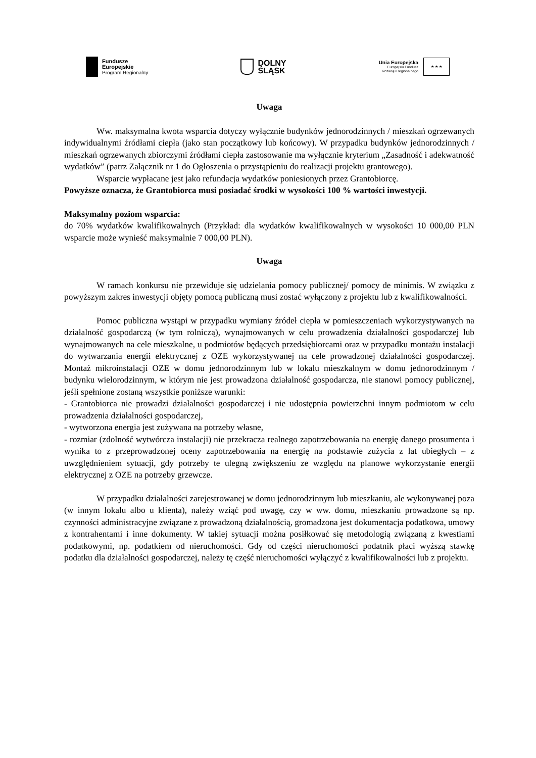Fundusze
Europejskie
Program Regionalny
DOLNY
ŚLĄSK
Unia Europejska
Europejski Fundusz
Rozwoju Regionalnego
★ ★ ★
Uwaga
Ww. maksymalna kwota wsparcia dotyczy wyłącznie budynków jednorodzinnych / mieszkań ogrzewanych indywidualnymi źródłami ciepła (jako stan początkowy lub końcowy). W przypadku budynków jednorodzinnych / mieszkań ogrzewanych zbiorczymi źródłami ciepła zastosowanie ma wyłącznie kryterium „Zasadność i adekwatność wydatków” (patrz Załącznik nr 1 do Ogłoszenia o przystąpieniu do realizacji projektu grantowego).
Wsparcie wypłacane jest jako refundacja wydatków poniesionych przez Grantobiorcę.
Powyższe oznacza, że Grantobiorca musi posiadać środki w wysokości 100 % wartości inwestycji.
Maksymalny poziom wsparcia:
do 70% wydatków kwalifikowalnych (Przykład: dla wydatków kwalifikowalnych w wysokości 10 000,00 PLN wsparcie może wynieść maksymalnie 7 000,00 PLN).
Uwaga
W ramach konkursu nie przewiduje się udzielania pomocy publicznej/ pomocy de minimis. W związku z powyższym zakres inwestycji objęty pomocą publiczną musi zostać wyłączony z projektu lub z kwalifikowalności.
Pomoc publiczna wystąpi w przypadku wymiany źródeł ciepła w pomieszczeniach wykorzystywanych na działalność gospodarczą (w tym rolniczą), wynajmowanych w celu prowadzenia działalności gospodarczej lub wynajmowanych na cele mieszkalne, u podmiotów będących przedsiębiorcami oraz w przypadku montażu instalacji do wytwarzania energii elektrycznej z OZE wykorzystywanej na cele prowadzonej działalności gospodarczej. Montaż mikroinstalacji OZE w domu jednorodzinnym lub w lokalu mieszkalnym w domu jednorodzinnym / budynku wielorodzinnym, w którym nie jest prowadzona działalność gospodarcza, nie stanowi pomocy publicznej, jeśli spełnione zostaną wszystkie poniższe warunki:
- Grantobiorca nie prowadzi działalności gospodarczej i nie udostępnia powierzchni innym podmiotom w celu prowadzenia działalności gospodarczej,
- wytworzona energia jest zużywana na potrzeby własne,
- rozmiar (zdolność wytwórcza instalacji) nie przekracza realnego zapotrzebowania na energię danego prosumenta i wynika to z przeprowadzonej oceny zapotrzebowania na energię na podstawie zużycia z lat ubiegłych – z uwzględnieniem sytuacji, gdy potrzeby te ulegną zwiększeniu ze względu na planowe wykorzystanie energii elektrycznej z OZE na potrzeby grzewcze.
W przypadku działalności zarejestrowanej w domu jednorodzinnym lub mieszkaniu, ale wykonywanej poza (w innym lokalu albo u klienta), należy wziąć pod uwagę, czy w ww. domu, mieszkaniu prowadzone są np. czynności administracyjne związane z prowadzoną działalnością, gromadzona jest dokumentacja podatkowa, umowy z kontrahentami i inne dokumenty. W takiej sytuacji można posiłkować się metodologią związaną z kwestiami podatkowymi, np. podatkiem od nieruchomości. Gdy od części nieruchomości podatnik płaci wyższą stawkę podatku dla działalności gospodarczej, należy tę część nieruchomości wyłączyć z kwalifikowalności lub z projektu.